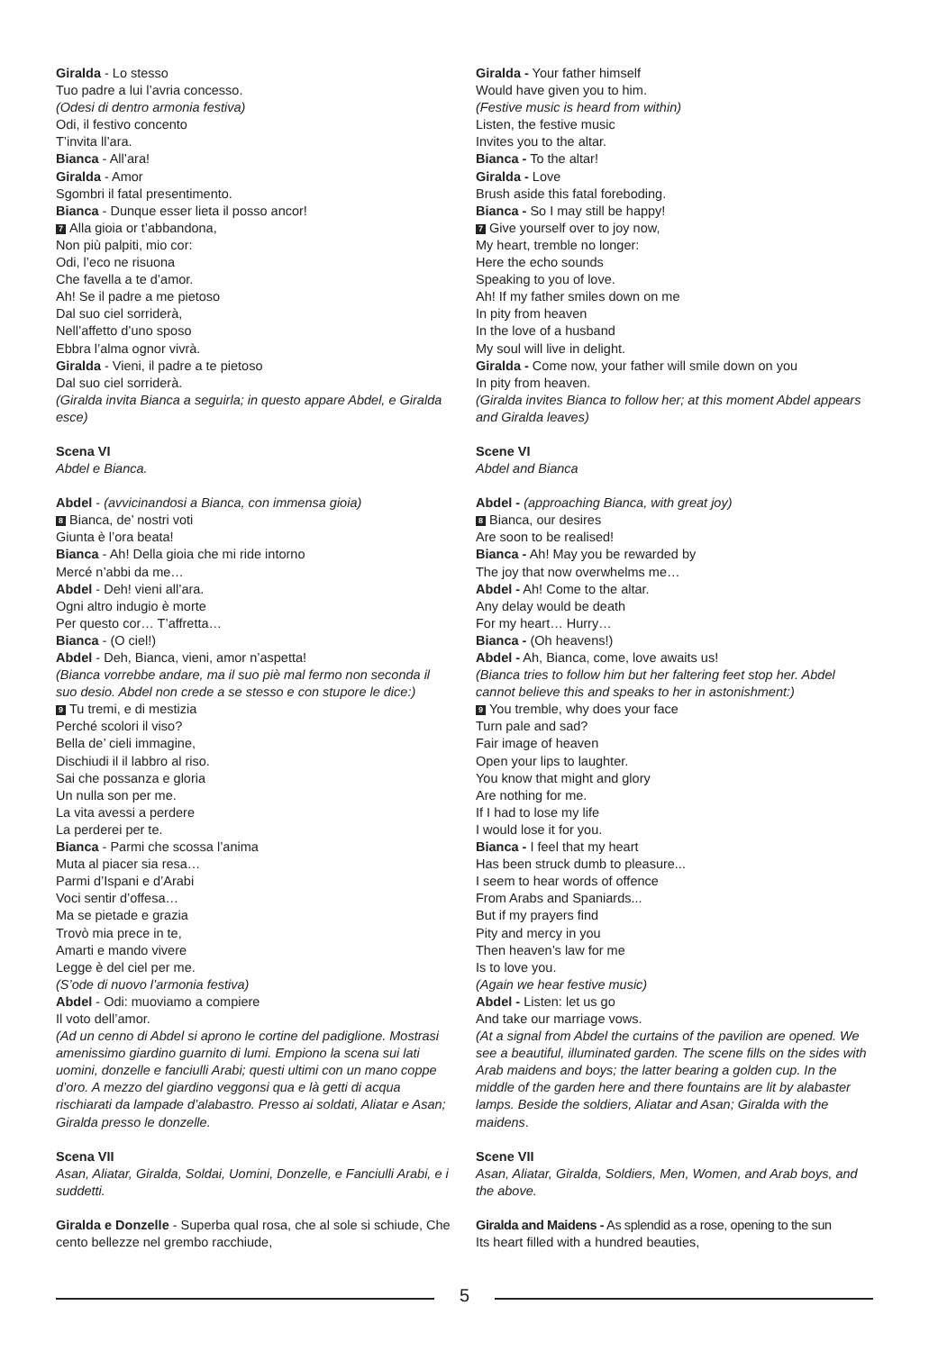Giralda - Lo stesso
Tuo padre a lui l’avria concesso.
(Odesi di dentro armonia festiva)
Odi, il festivo concento
T’invita ll’ara.
Bianca - All’ara!
Giralda - Amor
Sgombri il fatal presentimento.
Bianca - Dunque esser lieta il posso ancor!
7 Alla gioia or t’abbandona,
Non più palpiti, mio cor:
Odi, l’eco ne risuona
Che favella a te d’amor.
Ah! Se il padre a me pietoso
Dal suo ciel sorriderà,
Nell’affetto d’uno sposo
Ebbra l’alma ognor vivrà.
Giralda - Vieni, il padre a te pietoso
Dal suo ciel sorriderà.
(Giralda invita Bianca a seguirla; in questo appare Abdel, e Giralda esce)
Scena VI
Abdel e Bianca.
Abdel - (avvicinandosi a Bianca, con immensa gioia)
8 Bianca, de’ nostri voti
Giunta è l’ora beata!
Bianca - Ah! Della gioia che mi ride intorno
Mercé n’abbi da me…
Abdel - Deh! vieni all’ara.
Ogni altro indugio è morte
Per questo cor… T’affretta…
Bianca - (O ciel!)
Abdel - Deh, Bianca, vieni, amor n’aspetta!
(Bianca vorrebbe andare, ma il suo piè mal fermo non seconda il suo desio. Abdel non crede a se stesso e con stupore le dice:)
9 Tu tremi, e di mestizia
Perché scolori il viso?
Bella de’ cieli immagine,
Dischiudi il il labbro al riso.
Sai che possanza e gloria
Un nulla son per me.
La vita avessi a perdere
La perderei per te.
Bianca - Parmi che scossa l’anima
Muta al piacer sia resa…
Parmi d’Ispani e d’Arabi
Voci sentir d’offesa…
Ma se pietade e grazia
Trovò mia prece in te,
Amarti e mando vivere
Legge è del ciel per me.
(S’ode di nuovo l’armonia festiva)
Abdel - Odi: muoviamo a compiere
Il voto dell’amor.
(Ad un cenno di Abdel si aprono le cortine del padiglione. Mostrasi amenissimo giardino guarnito di lumi. Empiono la scena sui lati uomini, donzelle e fanciulli Arabi; questi ultimi con un mano coppe d’oro. A mezzo del giardino veggonsi qua e là getti di acqua rischiarati da lampade d’alabastro. Presso ai soldati, Aliatar e Asan; Giralda presso le donzelle.
Scena VII
Asan, Aliatar, Giralda, Soldai, Uomini, Donzelle, e Fanciulli Arabi, e i suddetti.
Giralda e Donzelle - Superba qual rosa, che al sole si schiude, Che cento bellezze nel grembo racchiude,
Giralda - Your father himself
Would have given you to him.
(Festive music is heard from within)
Listen, the festive music
Invites you to the altar.
Bianca - To the altar!
Giralda - Love
Brush aside this fatal foreboding.
Bianca - So I may still be happy!
7 Give yourself over to joy now,
My heart, tremble no longer:
Here the echo sounds
Speaking to you of love.
Ah! If my father smiles down on me
In pity from heaven
In the love of a husband
My soul will live in delight.
Giralda - Come now, your father will smile down on you
In pity from heaven.
(Giralda invites Bianca to follow her; at this moment Abdel appears and Giralda leaves)
Scene VI
Abdel and Bianca
Abdel - (approaching Bianca, with great joy)
8 Bianca, our desires
Are soon to be realised!
Bianca - Ah! May you be rewarded by
The joy that now overwhelms me…
Abdel - Ah! Come to the altar.
Any delay would be death
For my heart… Hurry…
Bianca - (Oh heavens!)
Abdel - Ah, Bianca, come, love awaits us!
(Bianca tries to follow him but her faltering feet stop her. Abdel cannot believe this and speaks to her in astonishment:)
9 You tremble, why does your face
Turn pale and sad?
Fair image of heaven
Open your lips to laughter.
You know that might and glory
Are nothing for me.
If I had to lose my life
I would lose it for you.
Bianca - I feel that my heart
Has been struck dumb to pleasure...
I seem to hear words of offence
From Arabs and Spaniards...
But if my prayers find
Pity and mercy in you
Then heaven’s law for me
Is to love you.
(Again we hear festive music)
Abdel - Listen: let us go
And take our marriage vows.
(At a signal from Abdel the curtains of the pavilion are opened. We see a beautiful, illuminated garden. The scene fills on the sides with Arab maidens and boys; the latter bearing a golden cup. In the middle of the garden here and there fountains are lit by alabaster lamps. Beside the soldiers, Aliatar and Asan; Giralda with the maidens.
Scene VII
Asan, Aliatar, Giralda, Soldiers, Men, Women, and Arab boys, and the above.
Giralda and Maidens - As splendid as a rose, opening to the sun
Its heart filled with a hundred beauties,
5